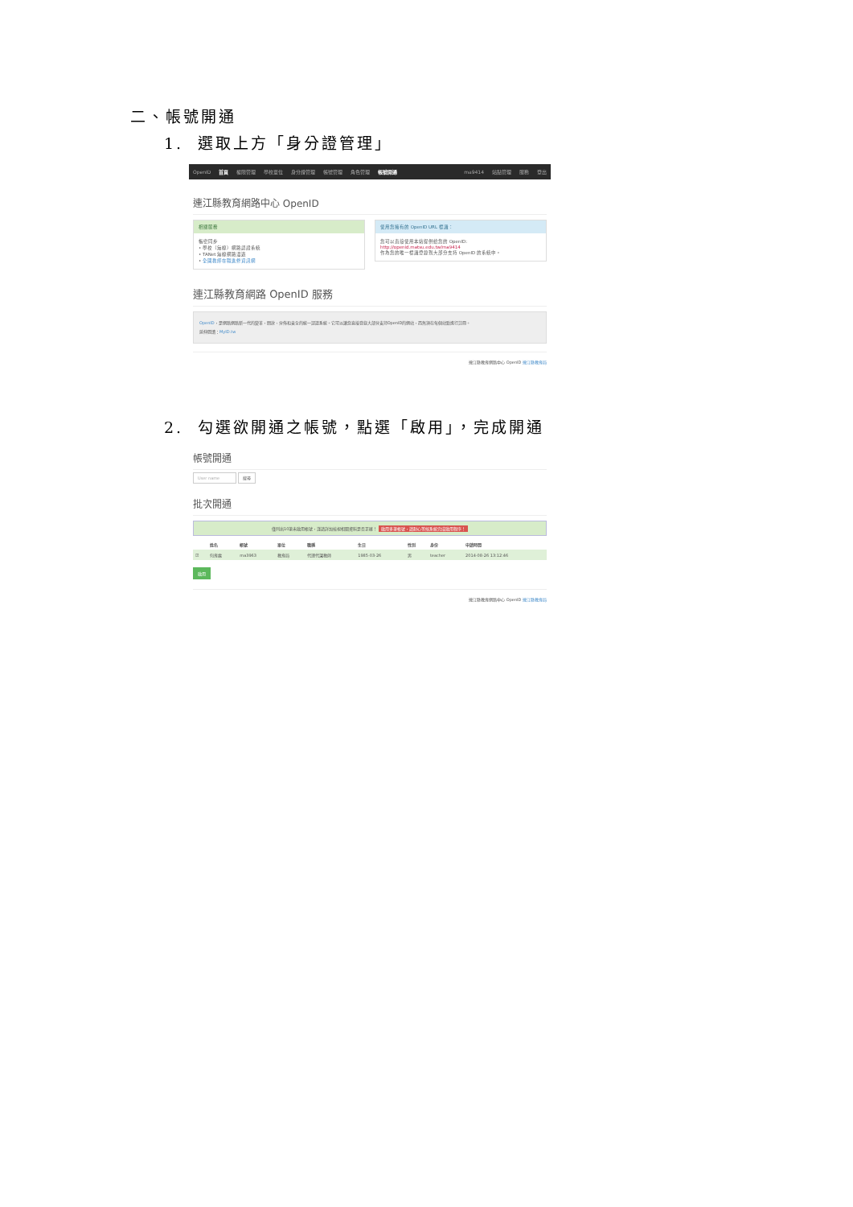二、帳號開通
1. 選取上方「身分證管理」
OpenID 首頁 權限管理 學校單位 身分證管理 帳號管理 角色管理 帳號開通 ma9414 站點管理 服務 登出
連江縣教育網路中心 OpenID
相關服務
帳密同步
• 學校（無線）網路認證系統
• TANet 無線網路漫遊
• 全國教師在職進修資訊網
使用您擁有的 OpenID URL 標識：
您可以直接使用本站提供給您的 OpenID:
http://openid.matsu.edu.tw/ma9414
作為您的唯一標識登錄到大部分支持 OpenID 的系統中。
連江縣教育網路 OpenID 服務
OpenID，是網路網路新一代的變革，開放、分佈和安全的統一認證系統。它可以讓您直接登錄大部分支持OpenID的網站，而無須在每個站點進行註冊。
延伸閱讀：MyID.tw
連江縣教育網路中心 OpenID 連江縣教育局
2. 勾選欲開通之帳號，點選「啟用」，完成開通
帳號開通
User name 搜尋
批次開通
僅列出10筆未啟用帳號，謹請詳加檢視相關資料是否正確！ 啟用多筆帳號，請耐心等候系統完成啟用程序！
| | 姓名 | 帳號 | 單位 | 職稱 | 生日 | 性別 | 身份 | 申請時間 |
| --- | --- | --- | --- | --- | --- | --- | --- | --- |
| ☑ | 何育霖 | ma3963 | 教育局 | 代理代課教師 | 1985-03-26 | 男 | teacher | 2014-08-26 13:12:46 |
啟用
連江縣教育網路中心 OpenID 連江縣教育局